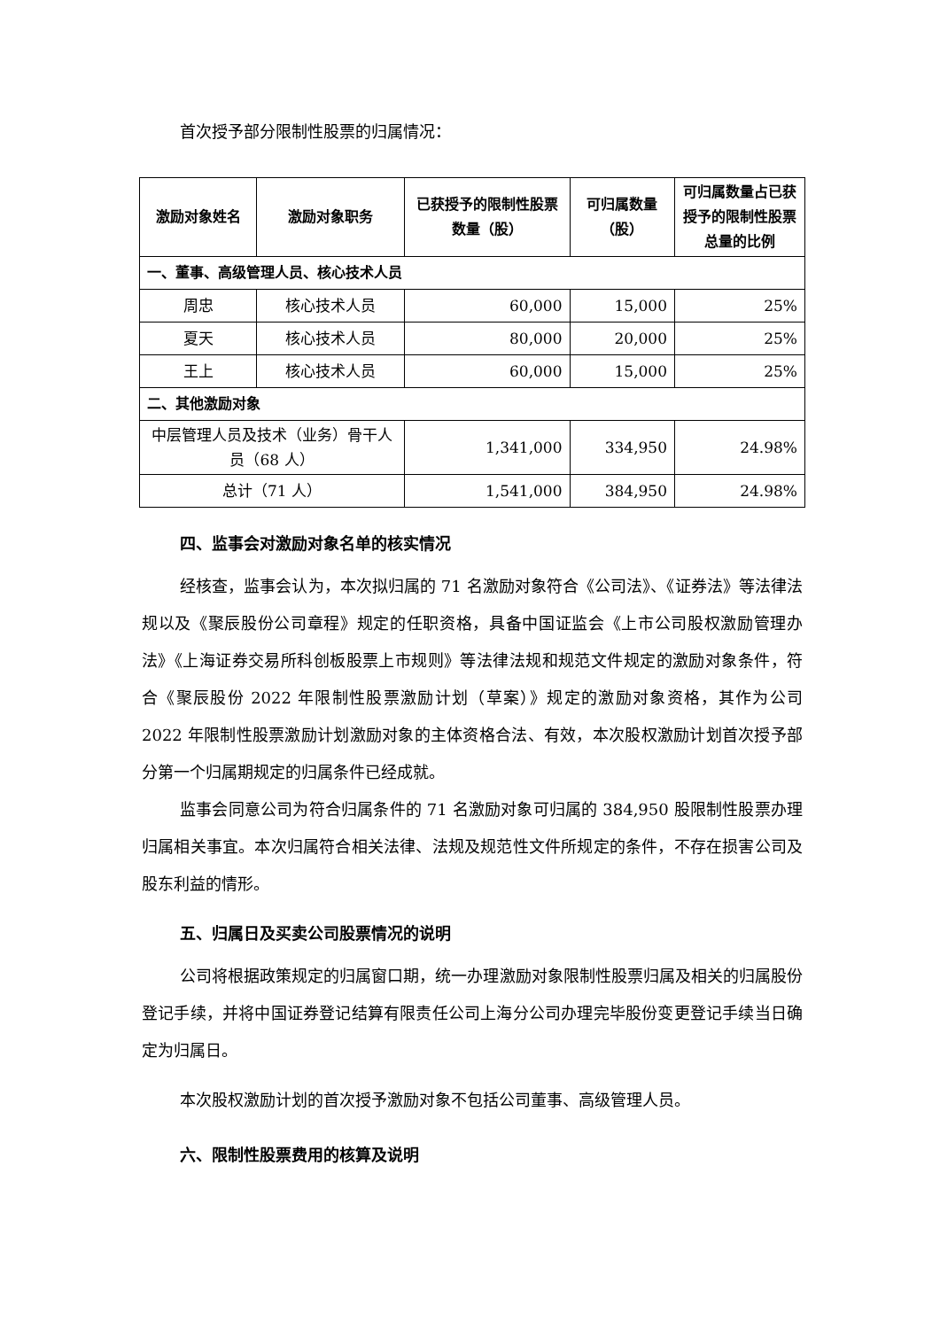首次授予部分限制性股票的归属情况：
| 激励对象姓名 | 激励对象职务 | 已获授予的限制性股票数量（股） | 可归属数量（股） | 可归属数量占已获授予的限制性股票总量的比例 |
| --- | --- | --- | --- | --- |
| 一、董事、高级管理人员、核心技术人员 | | | | |
| 周忠 | 核心技术人员 | 60,000 | 15,000 | 25% |
| 夏天 | 核心技术人员 | 80,000 | 20,000 | 25% |
| 王上 | 核心技术人员 | 60,000 | 15,000 | 25% |
| 二、其他激励对象 | | | | |
| 中层管理人员及技术（业务）骨干人员（68 人） | | 1,341,000 | 334,950 | 24.98% |
| 总计（71 人） | | 1,541,000 | 384,950 | 24.98% |
四、监事会对激励对象名单的核实情况
经核查，监事会认为，本次拟归属的 71 名激励对象符合《公司法》、《证券法》等法律法规以及《聚辰股份公司章程》规定的任职资格，具备中国证监会《上市公司股权激励管理办法》《上海证券交易所科创板股票上市规则》等法律法规和规范文件规定的激励对象条件，符合《聚辰股份 2022 年限制性股票激励计划（草案）》规定的激励对象资格，其作为公司 2022 年限制性股票激励计划激励对象的主体资格合法、有效，本次股权激励计划首次授予部分第一个归属期规定的归属条件已经成就。
监事会同意公司为符合归属条件的 71 名激励对象可归属的 384,950 股限制性股票办理归属相关事宜。本次归属符合相关法律、法规及规范性文件所规定的条件，不存在损害公司及股东利益的情形。
五、归属日及买卖公司股票情况的说明
公司将根据政策规定的归属窗口期，统一办理激励对象限制性股票归属及相关的归属股份登记手续，并将中国证券登记结算有限责任公司上海分公司办理完毕股份变更登记手续当日确定为归属日。
本次股权激励计划的首次授予激励对象不包括公司董事、高级管理人员。
六、限制性股票费用的核算及说明